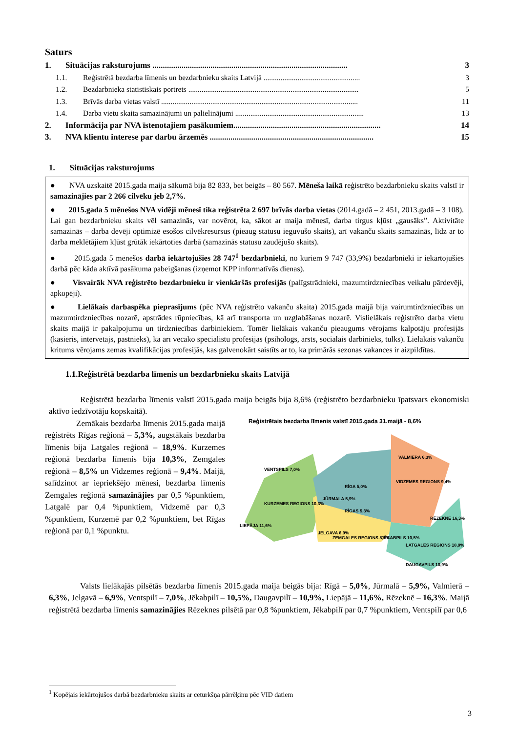Saturs
1. Situācijas raksturojums .............................................................................................. 3
1.1. Reģistrētā bezdarba līmenis un bezdarbnieku skaits Latvijā ................................................... 3
1.2. Bezdarbnieka statistiskais portrets .......................................................................................... 5
1.3. Brīvās darba vietas valstī ........................................................................................................ 11
1.4. Darba vietu skaita samazinājumi un palielinājumi .................................................................... 13
2. Informācija par NVA īstenotajiem pasākumiem....................................................................... 14
3. NVA klientu interese par darbu ārzemēs ............................................................................... 15
1. Situācijas raksturojums
● NVA uzskaitē 2015.gada maija sākumā bija 82 833, bet beigās – 80 567. Mēneša laikā reģistrēto bezdarbnieku skaits valstī ir samazinājies par 2 266 cilvēku jeb 2,7%.
● 2015.gada 5 mēnešos NVA vidēji mēnesī tika reģistrēta 2 697 brīvās darba vietas (2014.gadā – 2 451, 2013.gadā – 3 108). Lai gan bezdarbnieku skaits vēl samazinās, var novērot, ka, sākot ar maija mēnesī, darba tirgus kļūst „gausāks”. Aktivitāte samazinās – darba devēji optimizē esošos cilvēkresursus (pieaug statusu ieguvušo skaits), arī vakanču skaits samazinās, līdz ar to darba meklētājiem kļūst grūtāk iekārtoties darbā (samazinās statusu zaudējušo skaits).
● 2015.gadā 5 mēnešos darbā iekārtojušies 28 747<sup>1</sup> bezdarbnieki, no kuriem 9 747 (33,9%) bezdarbnieki ir iekārtojušies darbā pēc kāda aktīvā pasākuma pabeigšanas (izņemot KPP informatīvās dienas).
● Visvairāk NVA reģistrēto bezdarbnieku ir vienkāršās profesijās (palīgstrādnieki, mazumtirdzniecības veikalu pārdevēji, apkopēji).
● Lielākais darbaspēka pieprasījums (pēc NVA reģistrēto vakanču skaita) 2015.gada maijā bija vairumtirdzniecības un mazumtirdzniecības nozarē, apstrādes rūpniecības, kā arī transporta un uzglabāšanas nozarē. Vislielākais reģistrēto darba vietu skaits maijā ir pakalpojumu un tirdzniecības darbiniekiem. Tomēr lielākais vakanču pieaugums vērojams kalpotāju profesijās (kasieris, intervētājs, pastnieks), kā arī vecāko speciālistu profesijās (psihologs, ārsts, sociālais darbinieks, tulks). Lielākais vakanču kritums vērojams zemas kvalifikācijas profesijās, kas galvenokārt saistīts ar to, ka primārās sezonas vakances ir aizpildītas.
1.1.Reģistrētā bezdarba līmenis un bezdarbnieku skaits Latvijā
Reģistrētā bezdarba līmenis valstī 2015.gada maija beigās bija 8,6% (reģistrēto bezdarbnieku īpatsvars ekonomiski aktīvo iedzīvotāju kopskaitā).
Zemākais bezdarba līmenis 2015.gada maijā reģistrēts Rīgas reģionā – 5,3%, augstākais bezdarba līmenis bija Latgales reģionā – 18,9%. Kurzemes reģionā bezdarba līmenis bija 10,3%, Zemgales reģionā – 8,5% un Vidzemes reģionā – 9,4%. Maijā, salīdzinot ar iepriekšējo mēnesi, bezdarba līmenis Zemgales reģionā samazinājies par 0,5 %punktiem, Latgalē par 0,4 %punktiem, Vidzemē par 0,3 %punktiem, Kurzemē par 0,2 %punktiem, bet Rīgas reģionā par 0,1 %punktu.
Reģistrētais bezdarba līmenis valstī 2015.gada 31.maijā - 8,6%
KURZEMES REGIONS 10,3%
RĪGAS 5,3%
VIDZEMES REGIONS 9,4%
ZEMGALES REGIONS 8,5%
LATGALES REGIONS 18,9%
VENTSPILS 7,0%
LIEPĀJA 11,6%
JŪRMALA 5,9%
RĪGA 5,0%
VALMIERA 6,3%
JELGAVA 6,9%
JĒKABPILS 10,5%
RĒZEKNE 16,3%
DAUGAVPILS 10,9%
Valsts lielākajās pilsētās bezdarba līmenis 2015.gada maija beigās bija: Rīgā – 5,0%, Jūrmalā – 5,9%, Valmierā – 6,3%, Jelgavā – 6,9%, Ventspilī – 7,0%, Jēkabpilī – 10,5%, Daugavpilī – 10,9%, Liepājā – 11,6%, Rēzeknē – 16,3%. Maijā reģistrētā bezdarba līmenis samazinājies Rēzeknes pilsētā par 0,8 %punktiem, Jēkabpilī par 0,7 %punktiem, Ventspilī par 0,6
<sup>1</sup> Kopējais iekārtojušos darbā bezdarbnieku skaits ar ceturkšņa pārrēķinu pēc VID datiem
3